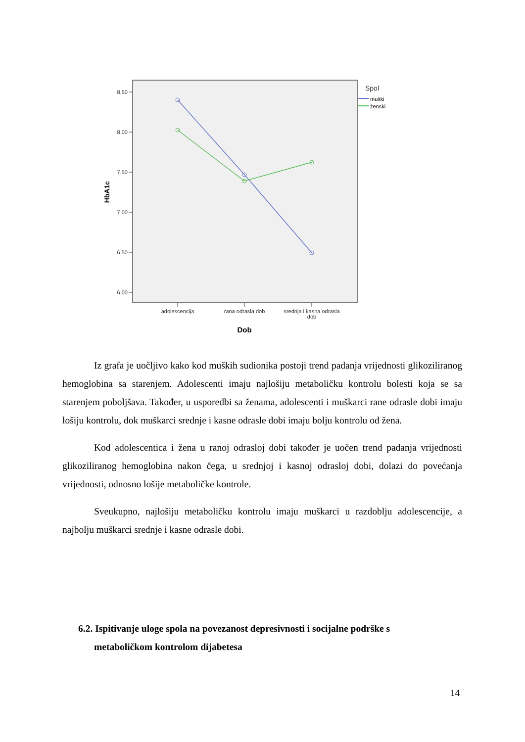8,50
8,00
7,50
7,00
6,50
6,00
HbA1c
adolescencija
rana odrasla dob
srednja i kasna odrasla
dob
Dob
Spol
muški
ženski
Iz grafa je uočljivo kako kod muških sudionika postoji trend padanja vrijednosti glikoziliranog hemoglobina sa starenjem. Adolescenti imaju najlošiju metaboličku kontrolu bolesti koja se sa starenjem poboljšava. Također, u usporedbi sa ženama, adolescenti i muškarci rane odrasle dobi imaju lošiju kontrolu, dok muškarci srednje i kasne odrasle dobi imaju bolju kontrolu od žena.
Kod adolescentica i žena u ranoj odrasloj dobi također je uočen trend padanja vrijednosti glikoziliranog hemoglobina nakon čega, u srednjoj i kasnoj odrasloj dobi, dolazi do povećanja vrijednosti, odnosno lošije metaboličke kontrole.
Sveukupno, najlošiju metaboličku kontrolu imaju muškarci u razdoblju adolescencije, a najbolju muškarci srednje i kasne odrasle dobi.
6.2. Ispitivanje uloge spola na povezanost depresivnosti i socijalne podrške s
metaboličkom kontrolom dijabetesa
14